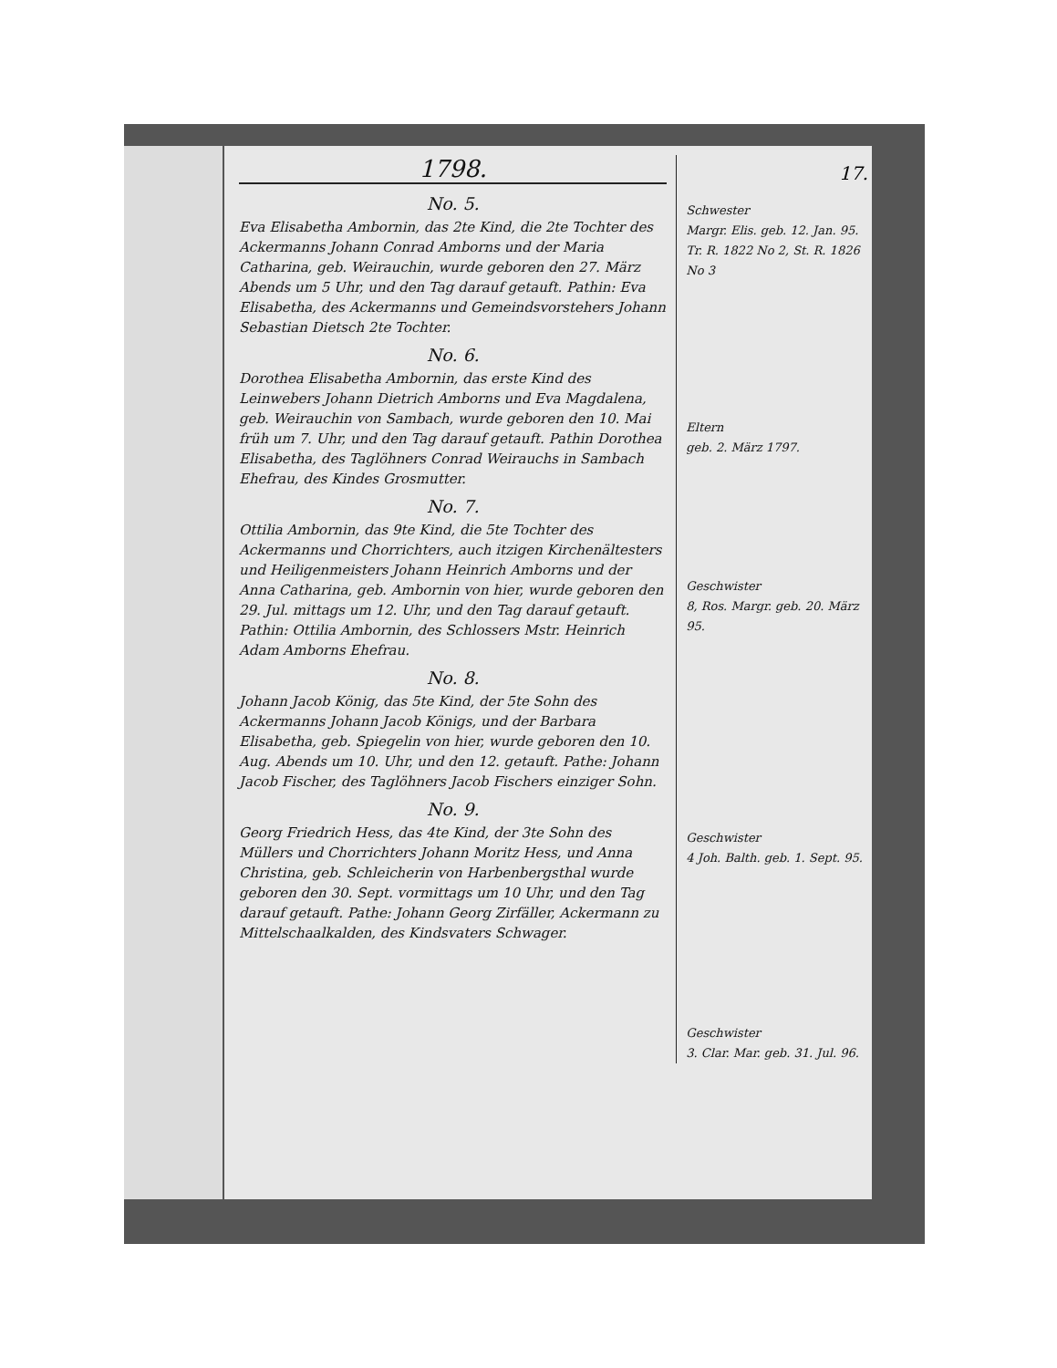17.
1798.
No. 5.
Eva Elisabetha Ambornin, das 2te Kind, die 2te Tochter des Ackermanns Johann Conrad Amborns und der Maria Catharina, geb. Weirauchin, wurde geboren den 27. März Abends um 5 Uhr, und den Tag darauf getauft. Pathin: Eva Elisabetha, des Ackermanns und Gemeindsvorstehers Johann Sebastian Dietsch 2te Tochter.
No. 6.
Dorothea Elisabetha Ambornin, das erste Kind des Leinwebers Johann Dietrich Amborns und Eva Magdalena, geb. Weirauchin von Sambach, wurde geboren den 10. Mai früh um 7. Uhr, und den Tag darauf getauft. Pathin Dorothea Elisabetha, des Taglöhners Conrad Weirauchs in Sambach Ehefrau, des Kindes Grosmutter.
No. 7.
Ottilia Ambornin, das 9te Kind, die 5te Tochter des Ackermanns und Chorrichters, auch itzigen Kirchenältesters und Heiligenmeisters Johann Heinrich Amborns und der Anna Catharina, geb. Ambornin von hier, wurde geboren den 29. Jul. mittags um 12. Uhr, und den Tag darauf getauft. Pathin: Ottilia Ambornin, des Schlossers Mstr. Heinrich Adam Amborns Ehefrau.
No. 8.
Johann Jacob König, das 5te Kind, der 5te Sohn des Ackermanns Johann Jacob Königs, und der Barbara Elisabetha, geb. Spiegelin von hier, wurde geboren den 10. Aug. Abends um 10. Uhr, und den 12. getauft. Pathe: Johann Jacob Fischer, des Taglöhners Jacob Fischers einziger Sohn.
No. 9.
Georg Friedrich Hess, das 4te Kind, der 3te Sohn des Müllers und Chorrichters Johann Moritz Hess, und Anna Christina, geb. Schleicherin von Harbenbergsthal wurde geboren den 30. Sept. vormittags um 10 Uhr, und den Tag darauf getauft. Pathe: Johann Georg Zirfäller, Ackermann zu Mittelschaalkalden, des Kindsvaters Schwager.
Schwester
Margr. Elis. geb. 12. Jan. 95.
Tr. R. 1822 No 2, St. R. 1826 No 3
Eltern
geb. 2. März 1797.
Geschwister
8, Ros. Margr. geb. 20. März 95.
Geschwister
4 Joh. Balth. geb. 1. Sept. 95.
Geschwister
3. Clar. Mar. geb. 31. Jul. 96.